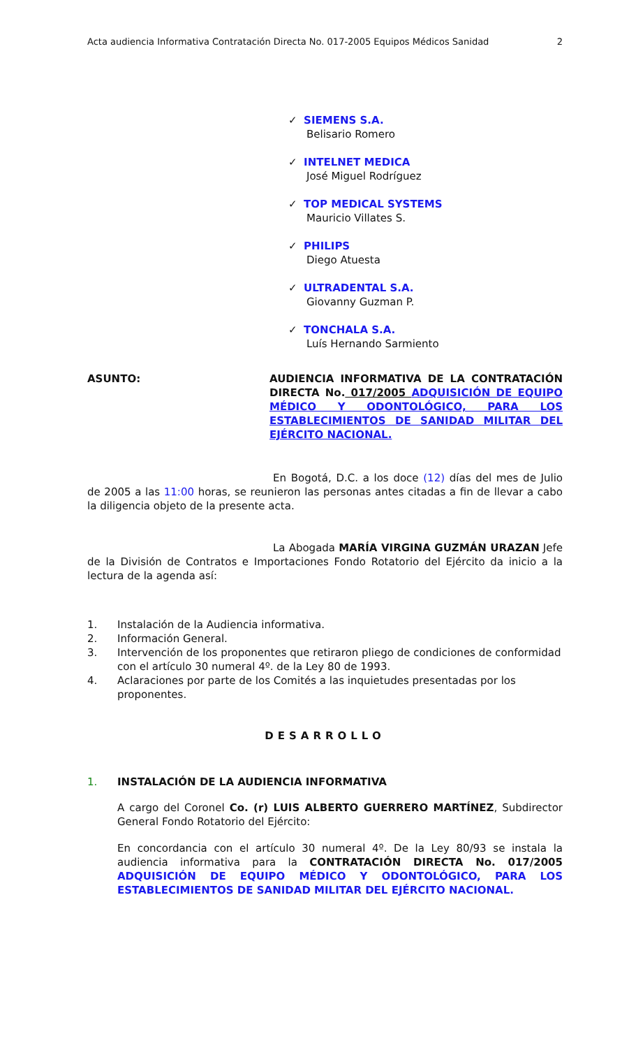Acta audiencia Informativa Contratación Directa No. 017-2005 Equipos Médicos Sanidad 2
✓ SIEMENS S.A.
Belisario Romero
✓ INTELNET MEDICA
José Miguel Rodríguez
✓ TOP MEDICAL SYSTEMS
Mauricio Villates S.
✓ PHILIPS
Diego Atuesta
✓ ULTRADENTAL S.A.
Giovanny Guzman P.
✓ TONCHALA S.A.
Luís Hernando Sarmiento
ASUNTO: AUDIENCIA INFORMATIVA DE LA CONTRATACIÓN DIRECTA No. 017/2005 ADQUISICIÓN DE EQUIPO MÉDICO Y ODONTOLÓGICO, PARA LOS ESTABLECIMIENTOS DE SANIDAD MILITAR DEL EJÉRCITO NACIONAL.
En Bogotá, D.C. a los doce (12) días del mes de Julio de 2005 a las 11:00 horas, se reunieron las personas antes citadas a fin de llevar a cabo la diligencia objeto de la presente acta.
La Abogada MARÍA VIRGINA GUZMÁN URAZAN Jefe de la División de Contratos e Importaciones Fondo Rotatorio del Ejército da inicio a la lectura de la agenda así:
1. Instalación de la Audiencia informativa.
2. Información General.
3. Intervención de los proponentes que retiraron pliego de condiciones de conformidad con el artículo 30 numeral 4º. de la Ley 80 de 1993.
4. Aclaraciones por parte de los Comités a las inquietudes presentadas por los proponentes.
DESARROLLO
1. INSTALACIÓN DE LA AUDIENCIA INFORMATIVA
A cargo del Coronel Co. (r) LUIS ALBERTO GUERRERO MARTÍNEZ, Subdirector General Fondo Rotatorio del Ejército:
En concordancia con el artículo 30 numeral 4º. De la Ley 80/93 se instala la audiencia informativa para la CONTRATACIÓN DIRECTA No. 017/2005 ADQUISICIÓN DE EQUIPO MÉDICO Y ODONTOLÓGICO, PARA LOS ESTABLECIMIENTOS DE SANIDAD MILITAR DEL EJÉRCITO NACIONAL.